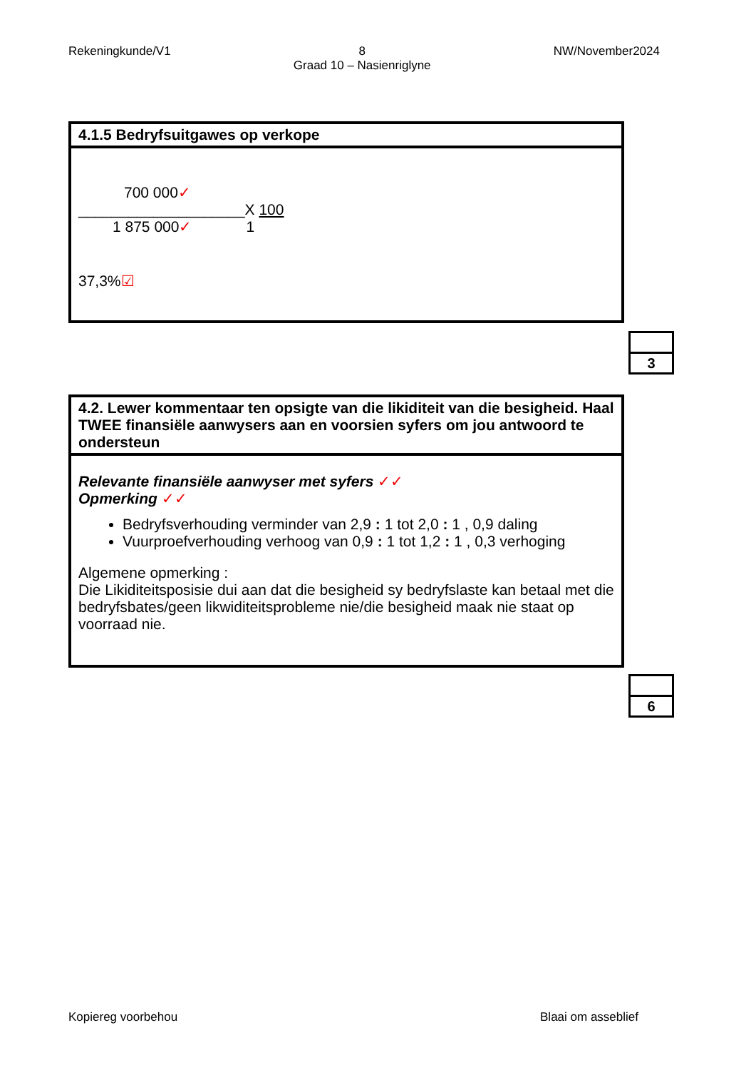Rekeningkunde/V1 8
Graad 10 – Nasienriglyne
NW/November2024
4.1.5 Bedryfsuitgawes op verkope
700 000✓
____________________X 100
1 875 000✓ 1
37,3%☑
3
4.2. Lewer kommentaar ten opsigte van die likiditeit van die besigheid. Haal TWEE finansiële aanwysers aan en voorsien syfers om jou antwoord te ondersteun
Relevante finansiële aanwyser met syfers ✓✓
Opmerking ✓✓
Bedryfsverhouding verminder van 2,9 : 1 tot 2,0 : 1 , 0,9 daling
Vuurproefverhouding verhoog van 0,9 : 1 tot 1,2 : 1 , 0,3 verhoging
Algemene opmerking :
Die Likiditeitsposisie dui aan dat die besigheid sy bedryfslaste kan betaal met die bedryfsbates/geen likwiditeitsprobleme nie/die besigheid maak nie staat op voorraad nie.
6
Kopiereg voorbehou Blaai om asseblief